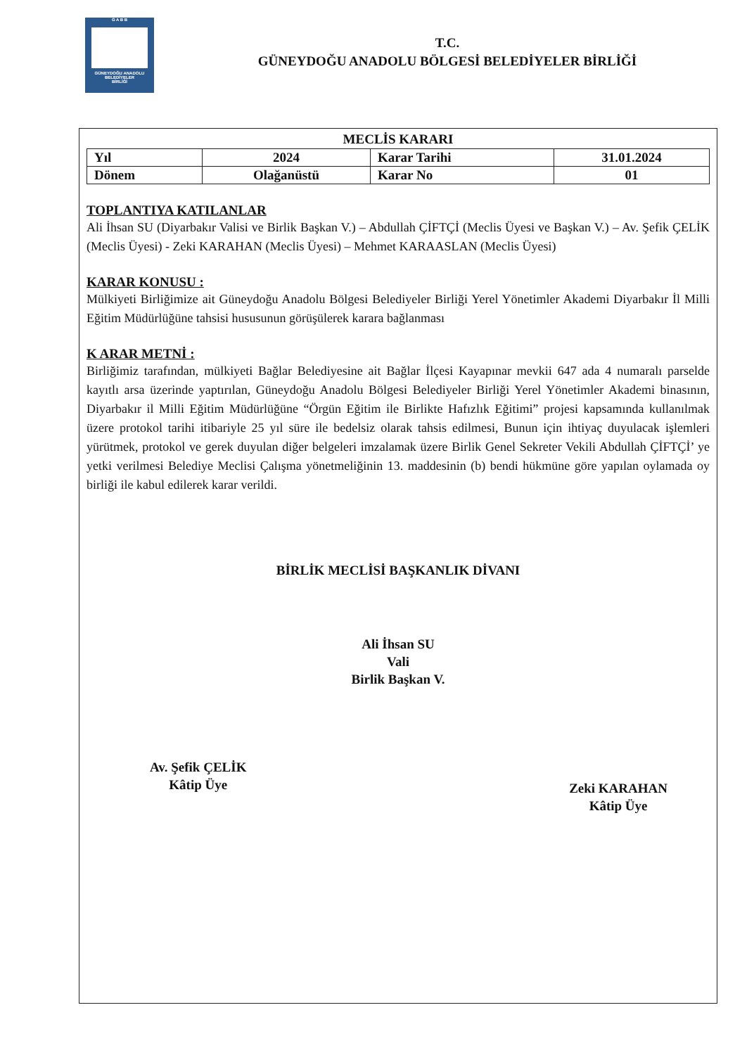G A B B
GÜNEYDOĞU ANADOLU
BELEDİYELER
BİRLİĞİ
T.C.
GÜNEYDOĞU ANADOLU BÖLGESİ BELEDİYELER BİRLİĞİ
MECLİS KARARI
| Yıl | 2024 | Karar Tarihi | 31.01.2024 |
| Dönem | Olağanüstü | Karar No | 01 |
TOPLANTIYA KATILANLAR
Ali İhsan SU (Diyarbakır Valisi ve Birlik Başkan V.) – Abdullah ÇİFTÇİ (Meclis Üyesi ve Başkan V.) – Av. Şefik ÇELİK (Meclis Üyesi) - Zeki KARAHAN (Meclis Üyesi) – Mehmet KARAASLAN (Meclis Üyesi)
KARAR KONUSU :
Mülkiyeti Birliğimize ait Güneydoğu Anadolu Bölgesi Belediyeler Birliği Yerel Yönetimler Akademi Diyarbakır İl Milli Eğitim Müdürlüğüne tahsisi hususunun görüşülerek karara bağlanması
K ARAR METNİ :
Birliğimiz tarafından, mülkiyeti Bağlar Belediyesine ait Bağlar İlçesi Kayapınar mevkii 647 ada 4 numaralı parselde kayıtlı arsa üzerinde yaptırılan, Güneydoğu Anadolu Bölgesi Belediyeler Birliği Yerel Yönetimler Akademi binasının, Diyarbakır il Milli Eğitim Müdürlüğüne “Örgün Eğitim ile Birlikte Hafızlık Eğitimi” projesi kapsamında kullanılmak üzere protokol tarihi itibariyle 25 yıl süre ile bedelsiz olarak tahsis edilmesi, Bunun için ihtiyaç duyulacak işlemleri yürütmek, protokol ve gerek duyulan diğer belgeleri imzalamak üzere Birlik Genel Sekreter Vekili Abdullah ÇİFTÇİ’ ye yetki verilmesi Belediye Meclisi Çalışma yönetmeliğinin 13. maddesinin (b) bendi hükmüne göre yapılan oylamada oy birliği ile kabul edilerek karar verildi.
BİRLİK MECLİSİ BAŞKANLIK DİVANI
Ali İhsan SU
Vali
Birlik Başkan V.
Av. Şefik ÇELİK
Kâtip Üye
Zeki KARAHAN
Kâtip Üye